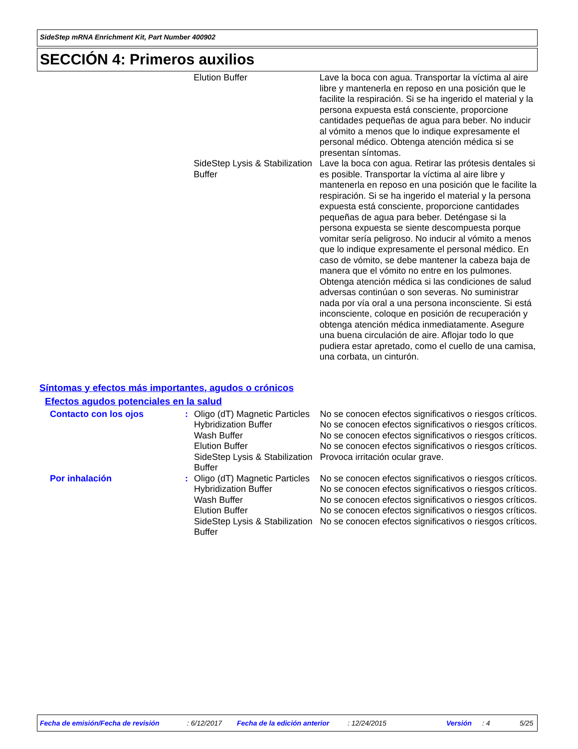SideStep mRNA Enrichment Kit, Part Number 400902
SECCIÓN 4: Primeros auxilios
| | | Elution Buffer | Lave la boca con agua. Transportar la víctima al aire libre y mantenerla en reposo en una posición que le facilite la respiración. Si se ha ingerido el material y la persona expuesta está consciente, proporcione cantidades pequeñas de agua para beber. No inducir al vómito a menos que lo indique expresamente el personal médico. Obtenga atención médica si se presentan síntomas. |
| | | SideStep Lysis & Stabilization Buffer | Lave la boca con agua. Retirar las prótesis dentales si es posible. Transportar la víctima al aire libre y mantenerla en reposo en una posición que le facilite la respiración. Si se ha ingerido el material y la persona expuesta está consciente, proporcione cantidades pequeñas de agua para beber. Deténgase si la persona expuesta se siente descompuesta porque vomitar sería peligroso. No inducir al vómito a menos que lo indique expresamente el personal médico. En caso de vómito, se debe mantener la cabeza baja de manera que el vómito no entre en los pulmones. Obtenga atención médica si las condiciones de salud adversas continúan o son severas. No suministrar nada por vía oral a una persona inconsciente. Si está inconsciente, coloque en posición de recuperación y obtenga atención médica inmediatamente. Asegure una buena circulación de aire. Aflojar todo lo que pudiera estar apretado, como el cuello de una camisa, una corbata, un cinturón. |
Síntomas y efectos más importantes, agudos o crónicos
Efectos agudos potenciales en la salud
| Contacto con los ojos | : | Oligo (dT) Magnetic Particles | No se conocen efectos significativos o riesgos críticos. |
| | | Hybridization Buffer | No se conocen efectos significativos o riesgos críticos. |
| | | Wash Buffer | No se conocen efectos significativos o riesgos críticos. |
| | | Elution Buffer | No se conocen efectos significativos o riesgos críticos. |
| | | SideStep Lysis & Stabilization Buffer | Provoca irritación ocular grave. |
| Por inhalación | : | Oligo (dT) Magnetic Particles | No se conocen efectos significativos o riesgos críticos. |
| | | Hybridization Buffer | No se conocen efectos significativos o riesgos críticos. |
| | | Wash Buffer | No se conocen efectos significativos o riesgos críticos. |
| | | Elution Buffer | No se conocen efectos significativos o riesgos críticos. |
| | | SideStep Lysis & Stabilization Buffer | No se conocen efectos significativos o riesgos críticos. |
Fecha de emisión/Fecha de revisión : 6/12/2017 Fecha de la edición anterior : 12/24/2015 Versión : 4 5/25